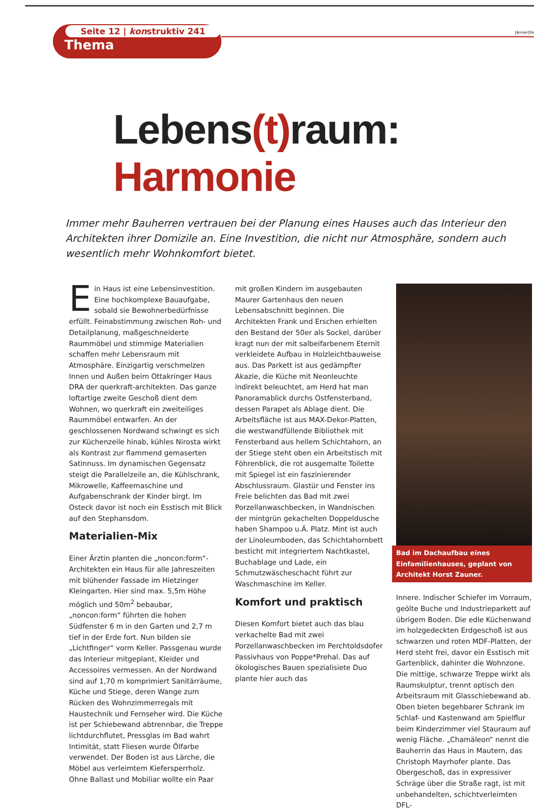Seite 12 | konstruktiv 241
Thema
Jänner|Fe
Lebens(t) raum: Harmonie
Immer mehr Bauherren vertrauen bei der Planung eines Hauses auch das Interieur den Architekten ihrer Domizile an. Eine Investition, die nicht nur Atmosphäre, sondern auch wesentlich mehr Wohnkomfort bietet.
Ein Haus ist eine Lebensinvestition. Eine hochkomplexe Bauaufgabe, sobald sie Bewohnerbedürfnisse erfüllt. Feinabstimmung zwischen Roh- und Detailplanung, maßgeschneiderte Raummöbel und stimmige Materialien schaffen mehr Lebensraum mit Atmosphäre. Einzigartig verschmelzen Innen und Außen beim Ottakringer Haus DRA der querkraft-architekten. Das ganze loftartige zweite Geschoß dient dem Wohnen, wo querkraft ein zweiteiliges Raummöbel entwarfen. An der geschlossenen Nordwand schwingt es sich zur Küchenzeile hinab, kühles Nirosta wirkt als Kontrast zur flammend gemaserten Satinnuss. Im dynamischen Gegensatz steigt die Parallelzeile an, die Kühlschrank, Mikrowelle, Kaffeemaschine und Aufgabenschrank der Kinder birgt. Im Osteck davor ist noch ein Esstisch mit Blick auf den Stephansdom.
Materialien-Mix
Einer Ärztin planten die „noncon:form“-Architekten ein Haus für alle Jahreszeiten mit blühender Fassade im Hietzinger Kleingarten. Hier sind max. 5,5m Höhe möglich und 50m<sup>2</sup> bebaubar, „noncon:form“ führten die hohen Südfenster 6 m in den Garten und 2,7 m tief in der Erde fort. Nun bilden sie „Lichtfinger“ vorm Keller. Passgenau wurde das Interieur mitgeplant, Kleider und Accessoires vermessen. An der Nordwand sind auf 1,70 m komprimiert Sanitärräume, Küche und Stiege, deren Wange zum Rücken des Wohnzimmerregals mit Haustechnik und Fernseher wird. Die Küche ist per Schiebewand abtrennbar, die Treppe lichtdurchflutet, Pressglas im Bad wahrt Intimität, statt Fliesen wurde Ölfarbe verwendet. Der Boden ist aus Lärche, die Möbel aus verleimtem Kiefersperrholz. Ohne Ballast und Mobiliar wollte ein Paar
mit großen Kindern im ausgebauten Maurer Gartenhaus den neuen Lebensabschnitt beginnen. Die Architekten Frank und Erschen erhielten den Bestand der 50er als Sockel, darüber kragt nun der mit salbeifarbenem Eternit verkleidete Aufbau in Holzleichtbauweise aus. Das Parkett ist aus gedämpfter Akazie, die Küche mit Neonleuchte indirekt beleuchtet, am Herd hat man Panoramablick durchs Ostfensterband, dessen Parapet als Ablage dient. Die Arbeitsfläche ist aus MAX-Dekor-Platten, die westwandfüllende Bibliothek mit Fensterband aus hellem Schichtahorn, an der Stiege steht oben ein Arbeitstisch mit Föhrenblick, die rot ausgemalte Toilette mit Spiegel ist ein faszinierender Abschlussraum. Glastür und Fenster ins Freie belichten das Bad mit zwei Porzellanwaschbecken, in Wandnischen der mintgrün gekachelten Doppeldusche haben Shampoo u.Ä. Platz. Mint ist auch der Linoleumboden, das Schichtahornbett besticht mit integriertem Nachtkastel, Buchablage und Lade, ein Schmutzwäscheschacht führt zur Waschmaschine im Keller.
Komfort und praktisch
Diesen Komfort bietet auch das blau verkachelte Bad mit zwei Porzellanwaschbecken im Perchtoldsdofer Passivhaus von Poppe*Prehal. Das auf ökologisches Bauen spezialisiete Duo plante hier auch das
Bad im Dachaufbau eines Einfamilienhauses, geplant von Architekt Horst Zauner.
Innere. Indischer Schiefer im Vorraum, geölte Buche und Industrieparkett auf übrigem Boden. Die edle Küchenwand im holzgedeckten Erdgeschoß ist aus schwarzen und roten MDF-Platten, der Herd steht frei, davor ein Esstisch mit Gartenblick, dahinter die Wohnzone. Die mittige, schwarze Treppe wirkt als Raumskulptur, trennt optisch den Arbeitsraum mit Glasschiebewand ab. Oben bieten begehbarer Schrank im Schlaf- und Kastenwand am Spielflur beim Kinderzimmer viel Stauraum auf wenig Fläche. „Chamäleon“ nennt die Bauherrin das Haus in Mautern, das Christoph Mayrhofer plante. Das Obergeschoß, das in expressiver Schräge über die Straße ragt, ist mit unbehandelten, schichtverleimten DFL-